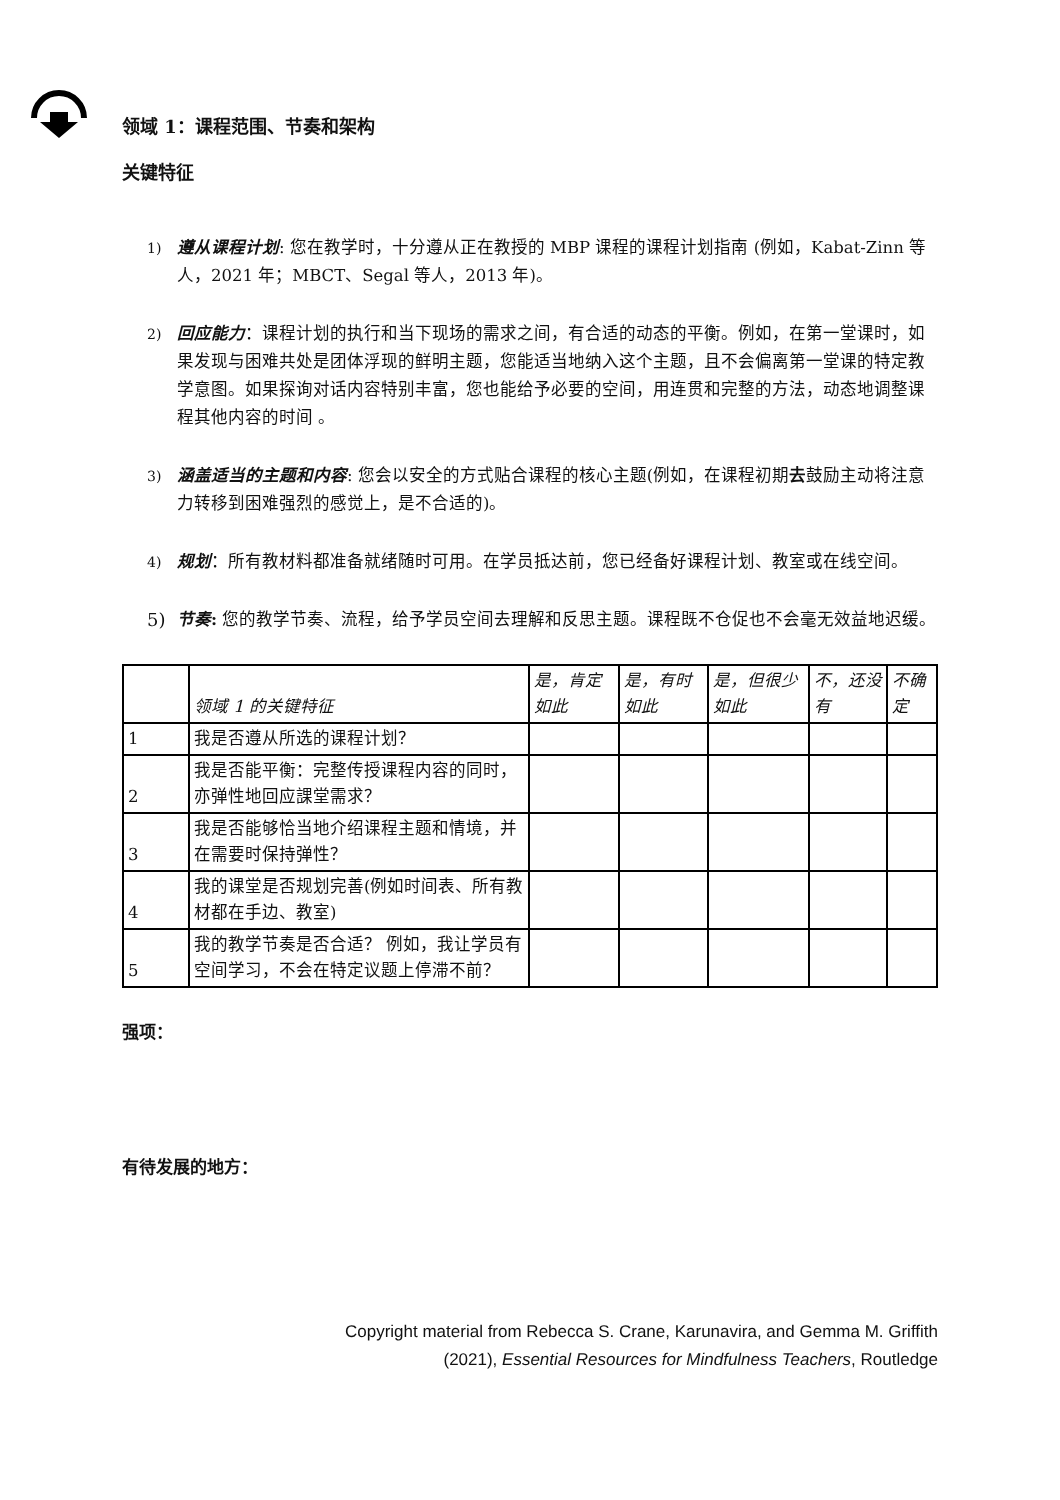领域 1：课程范围、节奏和架构
关键特征
1) 遵从课程计划: 您在教学时，十分遵从正在教授的 MBP 课程的课程计划指南 (例如，Kabat-Zinn 等人，2021 年；MBCT、Segal 等人，2013 年)。
2) 回应能力：课程计划的执行和当下现场的需求之间，有合适的动态的平衡。例如，在第一堂课时，如果发现与困难共处是团体浮现的鲜明主题，您能适当地纳入这个主题，且不会偏离第一堂课的特定教学意图。如果探询对话内容特别丰富，您也能给予必要的空间，用连贯和完整的方法，动态地调整课程其他内容的时间 。
3) 涵盖适当的主题和内容: 您会以安全的方式贴合课程的核心主题(例如，在课程初期去鼓励主动将注意力转移到困难强烈的感觉上，是不合适的)。
4) 规划：所有教材料都准备就绪随时可用。在学员抵达前，您已经备好课程计划、教室或在线空间。
5) 节奏: 您的教学节奏、流程，给予学员空间去理解和反思主题。课程既不仓促也不会毫无效益地迟缓。
| | 领域 1 的关键特征 | 是，肯定如此 | 是，有时如此 | 是，但很少如此 | 不，还没有 | 不确定 |
| --- | --- | --- | --- | --- | --- | --- |
| 1 | 我是否遵从所选的课程计划？ | | | | | |
| 2 | 我是否能平衡：完整传授课程内容的同时， 亦弹性地回应課堂需求？ | | | | | |
| 3 | 我是否能够恰当地介绍课程主题和情境，并在需要时保持弹性？ | | | | | |
| 4 | 我的课堂是否规划完善(例如时间表、所有教材都在手边、教室) | | | | | |
| 5 | 我的教学节奏是否合适？ 例如，我让学员有空间学习，不会在特定议题上停滞不前？ | | | | | |
强项：
有待发展的地方：
Copyright material from Rebecca S. Crane, Karunavira, and Gemma M. Griffith
(2021), Essential Resources for Mindfulness Teachers, Routledge